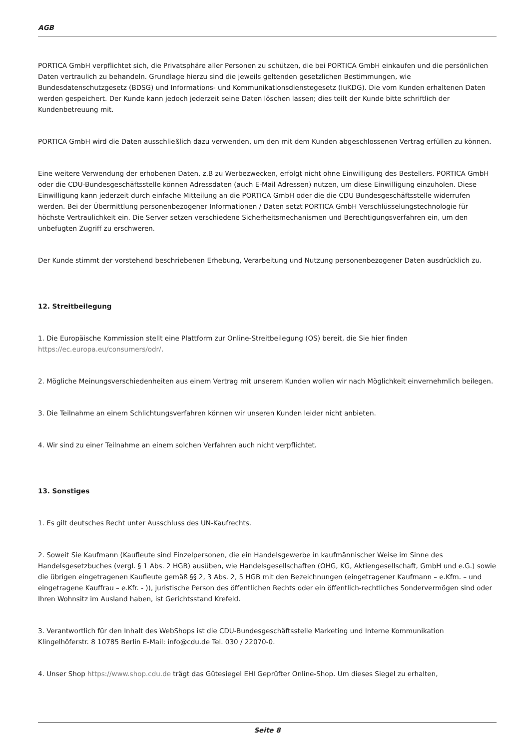AGB
PORTICA GmbH verpflichtet sich, die Privatsphäre aller Personen zu schützen, die bei PORTICA GmbH einkaufen und die persönlichen Daten vertraulich zu behandeln. Grundlage hierzu sind die jeweils geltenden gesetzlichen Bestimmungen, wie Bundesdatenschutzgesetz (BDSG) und Informations- und Kommunikationsdienstegesetz (IuKDG). Die vom Kunden erhaltenen Daten werden gespeichert. Der Kunde kann jedoch jederzeit seine Daten löschen lassen; dies teilt der Kunde bitte schriftlich der Kundenbetreuung mit.
PORTICA GmbH wird die Daten ausschließlich dazu verwenden, um den mit dem Kunden abgeschlossenen Vertrag erfüllen zu können.
Eine weitere Verwendung der erhobenen Daten, z.B zu Werbezwecken, erfolgt nicht ohne Einwilligung des Bestellers. PORTICA GmbH oder die CDU-Bundesgeschäftsstelle können Adressdaten (auch E-Mail Adressen) nutzen, um diese Einwilligung einzuholen. Diese Einwilligung kann jederzeit durch einfache Mitteilung an die PORTICA GmbH oder die die CDU Bundesgeschäftsstelle widerrufen werden. Bei der Übermittlung personenbezogener Informationen / Daten setzt PORTICA GmbH Verschlüsselungstechnologie für höchste Vertraulichkeit ein. Die Server setzen verschiedene Sicherheitsmechanismen und Berechtigungsverfahren ein, um den unbefugten Zugriff zu erschweren.
Der Kunde stimmt der vorstehend beschriebenen Erhebung, Verarbeitung und Nutzung personenbezogener Daten ausdrücklich zu.
12. Streitbeilegung
1. Die Europäische Kommission stellt eine Plattform zur Online-Streitbeilegung (OS) bereit, die Sie hier finden https://ec.europa.eu/consumers/odr/.
2. Mögliche Meinungsverschiedenheiten aus einem Vertrag mit unserem Kunden wollen wir nach Möglichkeit einvernehmlich beilegen.
3. Die Teilnahme an einem Schlichtungsverfahren können wir unseren Kunden leider nicht anbieten.
4. Wir sind zu einer Teilnahme an einem solchen Verfahren auch nicht verpflichtet.
13. Sonstiges
1. Es gilt deutsches Recht unter Ausschluss des UN-Kaufrechts.
2. Soweit Sie Kaufmann (Kaufleute sind Einzelpersonen, die ein Handelsgewerbe in kaufmännischer Weise im Sinne des Handelsgesetzbuches (vergl. § 1 Abs. 2 HGB) ausüben, wie Handelsgesellschaften (OHG, KG, Aktiengesellschaft, GmbH und e.G.) sowie die übrigen eingetragenen Kaufleute gemäß §§ 2, 3 Abs. 2, 5 HGB mit den Bezeichnungen (eingetragener Kaufmann – e.Kfm. – und eingetragene Kauffrau – e.Kfr. - )), juristische Person des öffentlichen Rechts oder ein öffentlich-rechtliches Sondervermögen sind oder Ihren Wohnsitz im Ausland haben, ist Gerichtsstand Krefeld.
3. Verantwortlich für den Inhalt des WebShops ist die CDU-Bundesgeschäftsstelle Marketing und Interne Kommunikation Klingelhöferstr. 8 10785 Berlin E-Mail: info@cdu.de Tel. 030 / 22070-0.
4. Unser Shop https://www.shop.cdu.de trägt das Gütesiegel EHI Geprüfter Online-Shop. Um dieses Siegel zu erhalten,
Seite 8